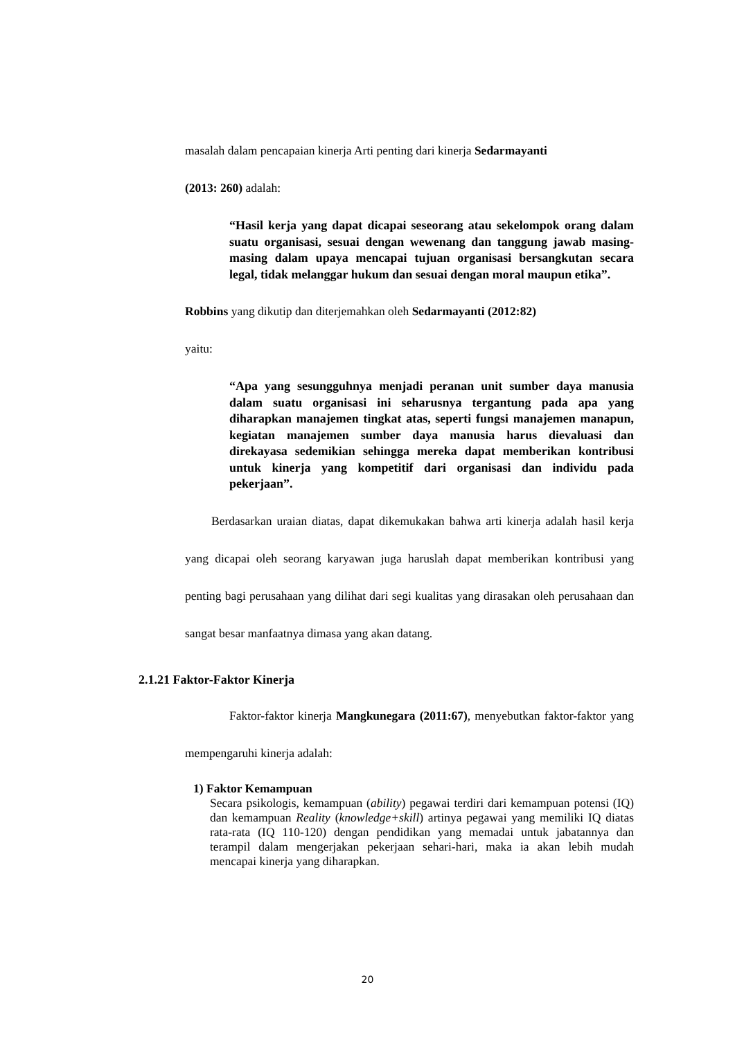masalah dalam pencapaian kinerja Arti penting dari kinerja Sedarmayanti
(2013: 260) adalah:
“Hasil kerja yang dapat dicapai seseorang atau sekelompok orang dalam suatu organisasi, sesuai dengan wewenang dan tanggung jawab masing-masing dalam upaya mencapai tujuan organisasi bersangkutan secara legal, tidak melanggar hukum dan sesuai dengan moral maupun etika”.
Robbins yang dikutip dan diterjemahkan oleh Sedarmayanti (2012:82)
yaitu:
“Apa yang sesungguhnya menjadi peranan unit sumber daya manusia dalam suatu organisasi ini seharusnya tergantung pada apa yang diharapkan manajemen tingkat atas, seperti fungsi manajemen manapun, kegiatan manajemen sumber daya manusia harus dievaluasi dan direkayasa sedemikian sehingga mereka dapat memberikan kontribusi untuk kinerja yang kompetitif dari organisasi dan individu pada pekerjaan”.
Berdasarkan uraian diatas, dapat dikemukakan bahwa arti kinerja adalah hasil kerja yang dicapai oleh seorang karyawan juga haruslah dapat memberikan kontribusi yang penting bagi perusahaan yang dilihat dari segi kualitas yang dirasakan oleh perusahaan dan sangat besar manfaatnya dimasa yang akan datang.
2.1.21 Faktor-Faktor Kinerja
Faktor-faktor kinerja Mangkunegara (2011:67), menyebutkan faktor-faktor yang mempengaruhi kinerja adalah:
1) Faktor Kemampuan
Secara psikologis, kemampuan (ability) pegawai terdiri dari kemampuan potensi (IQ) dan kemampuan Reality (knowledge+skill) artinya pegawai yang memiliki IQ diatas rata-rata (IQ 110-120) dengan pendidikan yang memadai untuk jabatannya dan terampil dalam mengerjakan pekerjaan sehari-hari, maka ia akan lebih mudah mencapai kinerja yang diharapkan.
20